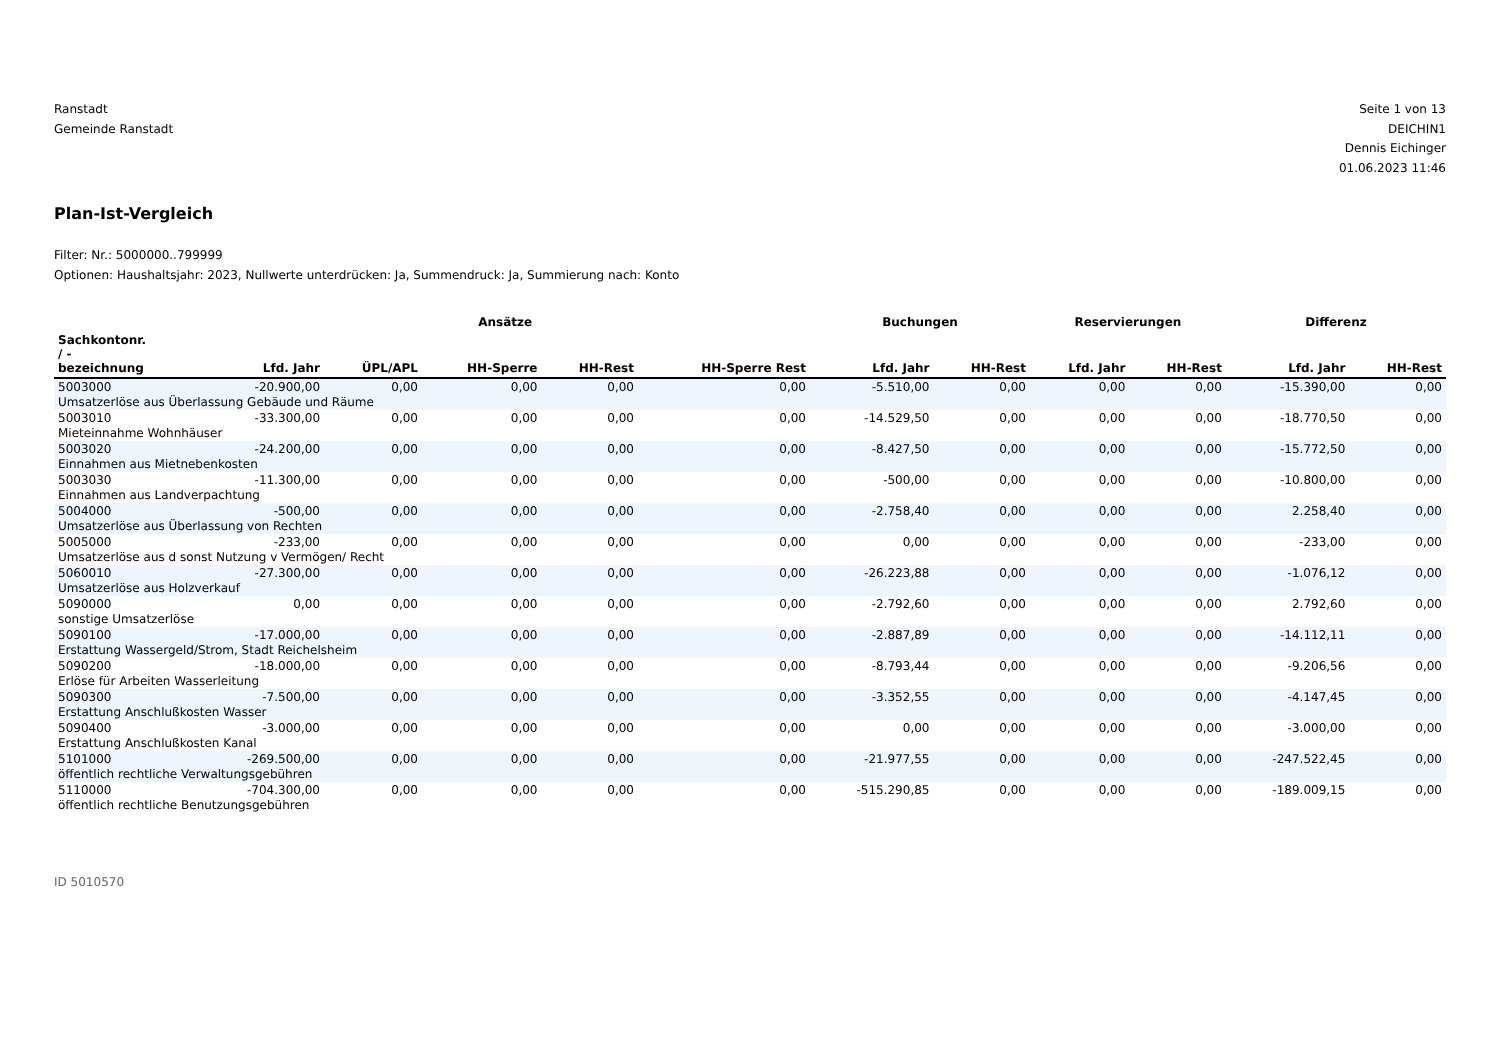Ranstadt
Gemeinde Ranstadt
Seite 1 von 13
DEICHIN1
Dennis Eichinger
01.06.2023 11:46
Plan-Ist-Vergleich
Filter: Nr.: 5000000..799999
Optionen: Haushaltsjahr: 2023, Nullwerte unterdrücken: Ja, Summendruck: Ja, Summierung nach: Konto
| | Ansätze | | | | | Buchungen | | Reservierungen | | Differenz | |
| --- | --- | --- | --- | --- | --- | --- | --- | --- | --- | --- | --- |
| Sachkontonr. / - bezeichnung | Lfd. Jahr | ÜPL/APL | HH-Sperre | HH-Rest | HH-Sperre Rest | Lfd. Jahr | HH-Rest | Lfd. Jahr | HH-Rest | Lfd. Jahr | HH-Rest |
| 5003000 | -20.900,00 | 0,00 | 0,00 | 0,00 | 0,00 | -5.510,00 | 0,00 | 0,00 | 0,00 | -15.390,00 | 0,00 |
| Umsatzerlöse aus Überlassung Gebäude und Räume | | | | | | | | | | | |
| 5003010 | -33.300,00 | 0,00 | 0,00 | 0,00 | 0,00 | -14.529,50 | 0,00 | 0,00 | 0,00 | -18.770,50 | 0,00 |
| Mieteinnahme Wohnhäuser | | | | | | | | | | | |
| 5003020 | -24.200,00 | 0,00 | 0,00 | 0,00 | 0,00 | -8.427,50 | 0,00 | 0,00 | 0,00 | -15.772,50 | 0,00 |
| Einnahmen aus Mietnebenkosten | | | | | | | | | | | |
| 5003030 | -11.300,00 | 0,00 | 0,00 | 0,00 | 0,00 | -500,00 | 0,00 | 0,00 | 0,00 | -10.800,00 | 0,00 |
| Einnahmen aus Landverpachtung | | | | | | | | | | | |
| 5004000 | -500,00 | 0,00 | 0,00 | 0,00 | 0,00 | -2.758,40 | 0,00 | 0,00 | 0,00 | 2.258,40 | 0,00 |
| Umsatzerlöse aus Überlassung von Rechten | | | | | | | | | | | |
| 5005000 | -233,00 | 0,00 | 0,00 | 0,00 | 0,00 | 0,00 | 0,00 | 0,00 | 0,00 | -233,00 | 0,00 |
| Umsatzerlöse aus d sonst Nutzung v Vermögen/ Recht | | | | | | | | | | | |
| 5060010 | -27.300,00 | 0,00 | 0,00 | 0,00 | 0,00 | -26.223,88 | 0,00 | 0,00 | 0,00 | -1.076,12 | 0,00 |
| Umsatzerlöse aus Holzverkauf | | | | | | | | | | | |
| 5090000 | 0,00 | 0,00 | 0,00 | 0,00 | 0,00 | -2.792,60 | 0,00 | 0,00 | 0,00 | 2.792,60 | 0,00 |
| sonstige Umsatzerlöse | | | | | | | | | | | |
| 5090100 | -17.000,00 | 0,00 | 0,00 | 0,00 | 0,00 | -2.887,89 | 0,00 | 0,00 | 0,00 | -14.112,11 | 0,00 |
| Erstattung Wassergeld/Strom, Stadt Reichelsheim | | | | | | | | | | | |
| 5090200 | -18.000,00 | 0,00 | 0,00 | 0,00 | 0,00 | -8.793,44 | 0,00 | 0,00 | 0,00 | -9.206,56 | 0,00 |
| Erlöse für Arbeiten Wasserleitung | | | | | | | | | | | |
| 5090300 | -7.500,00 | 0,00 | 0,00 | 0,00 | 0,00 | -3.352,55 | 0,00 | 0,00 | 0,00 | -4.147,45 | 0,00 |
| Erstattung Anschlußkosten Wasser | | | | | | | | | | | |
| 5090400 | -3.000,00 | 0,00 | 0,00 | 0,00 | 0,00 | 0,00 | 0,00 | 0,00 | 0,00 | -3.000,00 | 0,00 |
| Erstattung Anschlußkosten Kanal | | | | | | | | | | | |
| 5101000 | -269.500,00 | 0,00 | 0,00 | 0,00 | 0,00 | -21.977,55 | 0,00 | 0,00 | 0,00 | -247.522,45 | 0,00 |
| öffentlich rechtliche Verwaltungsgebühren | | | | | | | | | | | |
| 5110000 | -704.300,00 | 0,00 | 0,00 | 0,00 | 0,00 | -515.290,85 | 0,00 | 0,00 | 0,00 | -189.009,15 | 0,00 |
| öffentlich rechtliche Benutzungsgebühren | | | | | | | | | | | |
ID 5010570